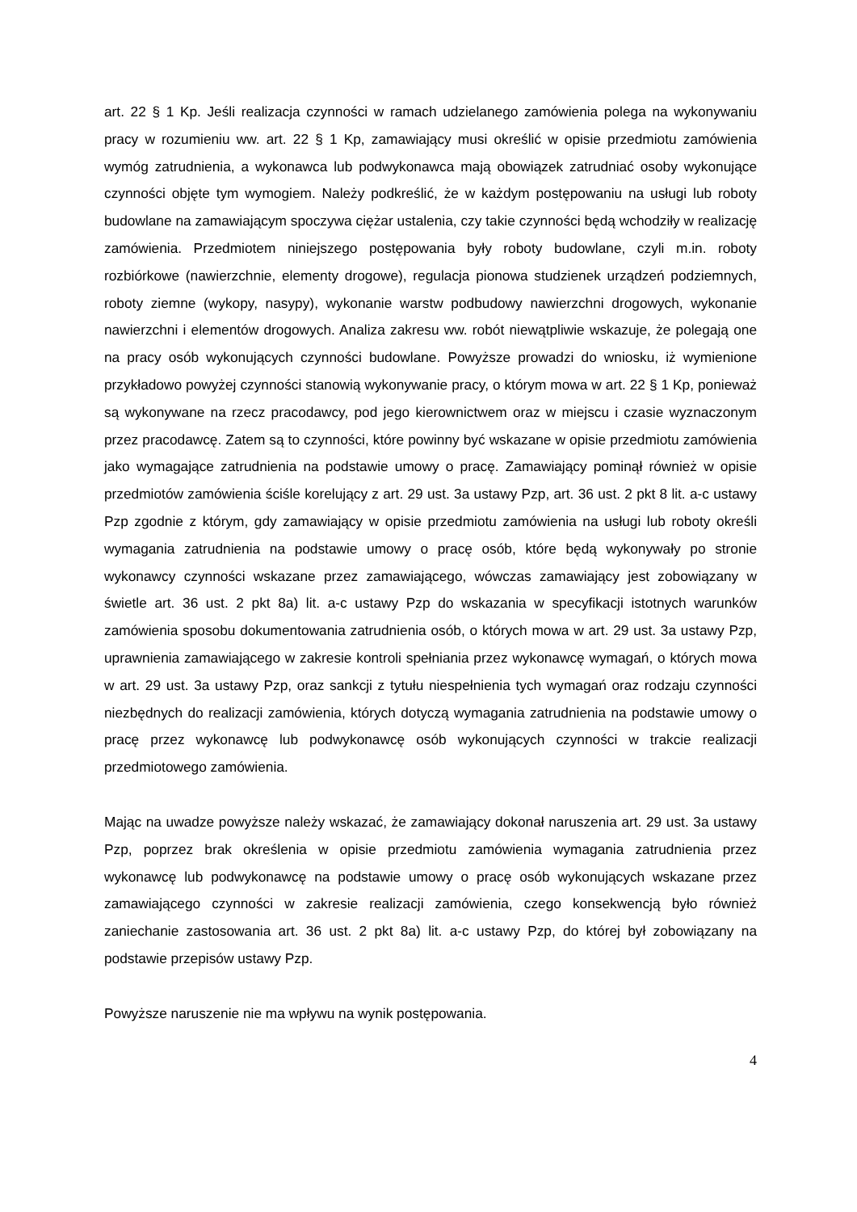art. 22 § 1 Kp. Jeśli realizacja czynności w ramach udzielanego zamówienia polega na wykonywaniu pracy w rozumieniu ww. art. 22 § 1 Kp, zamawiający musi określić w opisie przedmiotu zamówienia wymóg zatrudnienia, a wykonawca lub podwykonawca mają obowiązek zatrudniać osoby wykonujące czynności objęte tym wymogiem. Należy podkreślić, że w każdym postępowaniu na usługi lub roboty budowlane na zamawiającym spoczywa ciężar ustalenia, czy takie czynności będą wchodziły w realizację zamówienia. Przedmiotem niniejszego postępowania były roboty budowlane, czyli m.in. roboty rozbiórkowe (nawierzchnie, elementy drogowe), regulacja pionowa studzienek urządzeń podziemnych, roboty ziemne (wykopy, nasypy), wykonanie warstw podbudowy nawierzchni drogowych, wykonanie nawierzchni i elementów drogowych. Analiza zakresu ww. robót niewątpliwie wskazuje, że polegają one na pracy osób wykonujących czynności budowlane. Powyższe prowadzi do wniosku, iż wymienione przykładowo powyżej czynności stanowią wykonywanie pracy, o którym mowa w art. 22 § 1 Kp, ponieważ są wykonywane na rzecz pracodawcy, pod jego kierownictwem oraz w miejscu i czasie wyznaczonym przez pracodawcę. Zatem są to czynności, które powinny być wskazane w opisie przedmiotu zamówienia jako wymagające zatrudnienia na podstawie umowy o pracę. Zamawiający pominął również w opisie przedmiotów zamówienia ściśle korelujący z art. 29 ust. 3a ustawy Pzp, art. 36 ust. 2 pkt 8 lit. a-c ustawy Pzp zgodnie z którym, gdy zamawiający w opisie przedmiotu zamówienia na usługi lub roboty określi wymagania zatrudnienia na podstawie umowy o pracę osób, które będą wykonywały po stronie wykonawcy czynności wskazane przez zamawiającego, wówczas zamawiający jest zobowiązany w świetle art. 36 ust. 2 pkt 8a) lit. a-c ustawy Pzp do wskazania w specyfikacji istotnych warunków zamówienia sposobu dokumentowania zatrudnienia osób, o których mowa w art. 29 ust. 3a ustawy Pzp, uprawnienia zamawiającego w zakresie kontroli spełniania przez wykonawcę wymagań, o których mowa w art. 29 ust. 3a ustawy Pzp, oraz sankcji z tytułu niespełnienia tych wymagań oraz rodzaju czynności niezbędnych do realizacji zamówienia, których dotyczą wymagania zatrudnienia na podstawie umowy o pracę przez wykonawcę lub podwykonawcę osób wykonujących czynności w trakcie realizacji przedmiotowego zamówienia.
Mając na uwadze powyższe należy wskazać, że zamawiający dokonał naruszenia art. 29 ust. 3a ustawy Pzp, poprzez brak określenia w opisie przedmiotu zamówienia wymagania zatrudnienia przez wykonawcę lub podwykonawcę na podstawie umowy o pracę osób wykonujących wskazane przez zamawiającego czynności w zakresie realizacji zamówienia, czego konsekwencją było również zaniechanie zastosowania art. 36 ust. 2 pkt 8a) lit. a-c ustawy Pzp, do której był zobowiązany na podstawie przepisów ustawy Pzp.
Powyższe naruszenie nie ma wpływu na wynik postępowania.
4